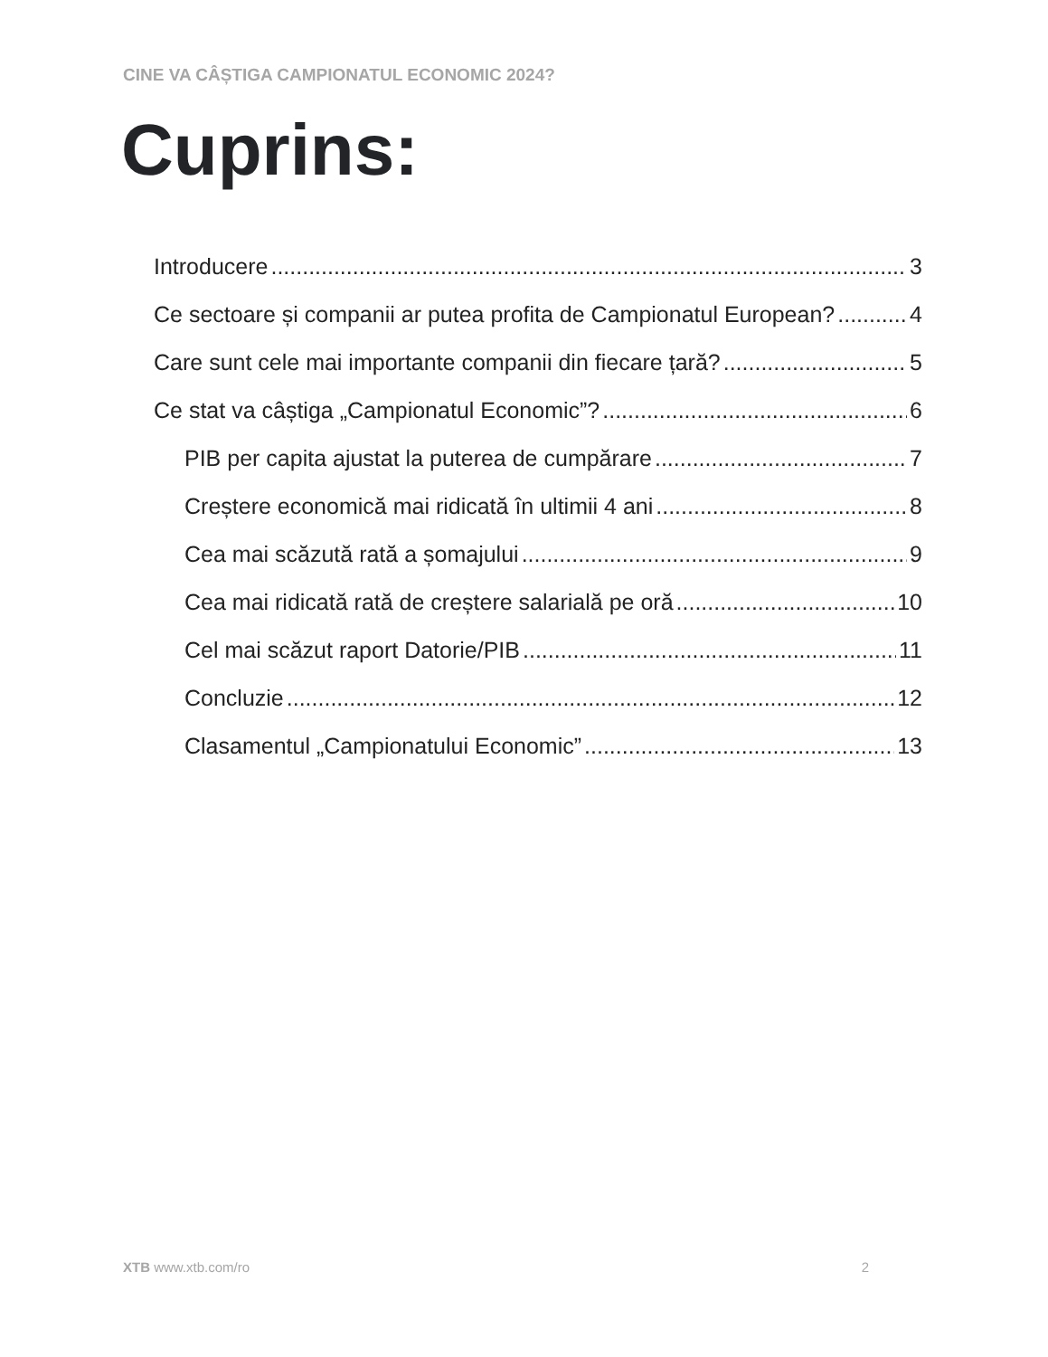CINE VA CÂȘTIGA CAMPIONATUL ECONOMIC 2024?
Cuprins:
Introducere 3
Ce sectoare și companii ar putea profita de Campionatul European? 4
Care sunt cele mai importante companii din fiecare țară? 5
Ce stat va câștiga „Campionatul Economic”? 6
PIB per capita ajustat la puterea de cumpărare 7
Creștere economică mai ridicată în ultimii 4 ani 8
Cea mai scăzută rată a șomajului 9
Cea mai ridicată rată de creștere salarială pe oră 10
Cel mai scăzut raport Datorie/PIB 11
Concluzie 12
Clasamentul „Campionatului Economic” 13
XTB www.xtb.com/ro 2